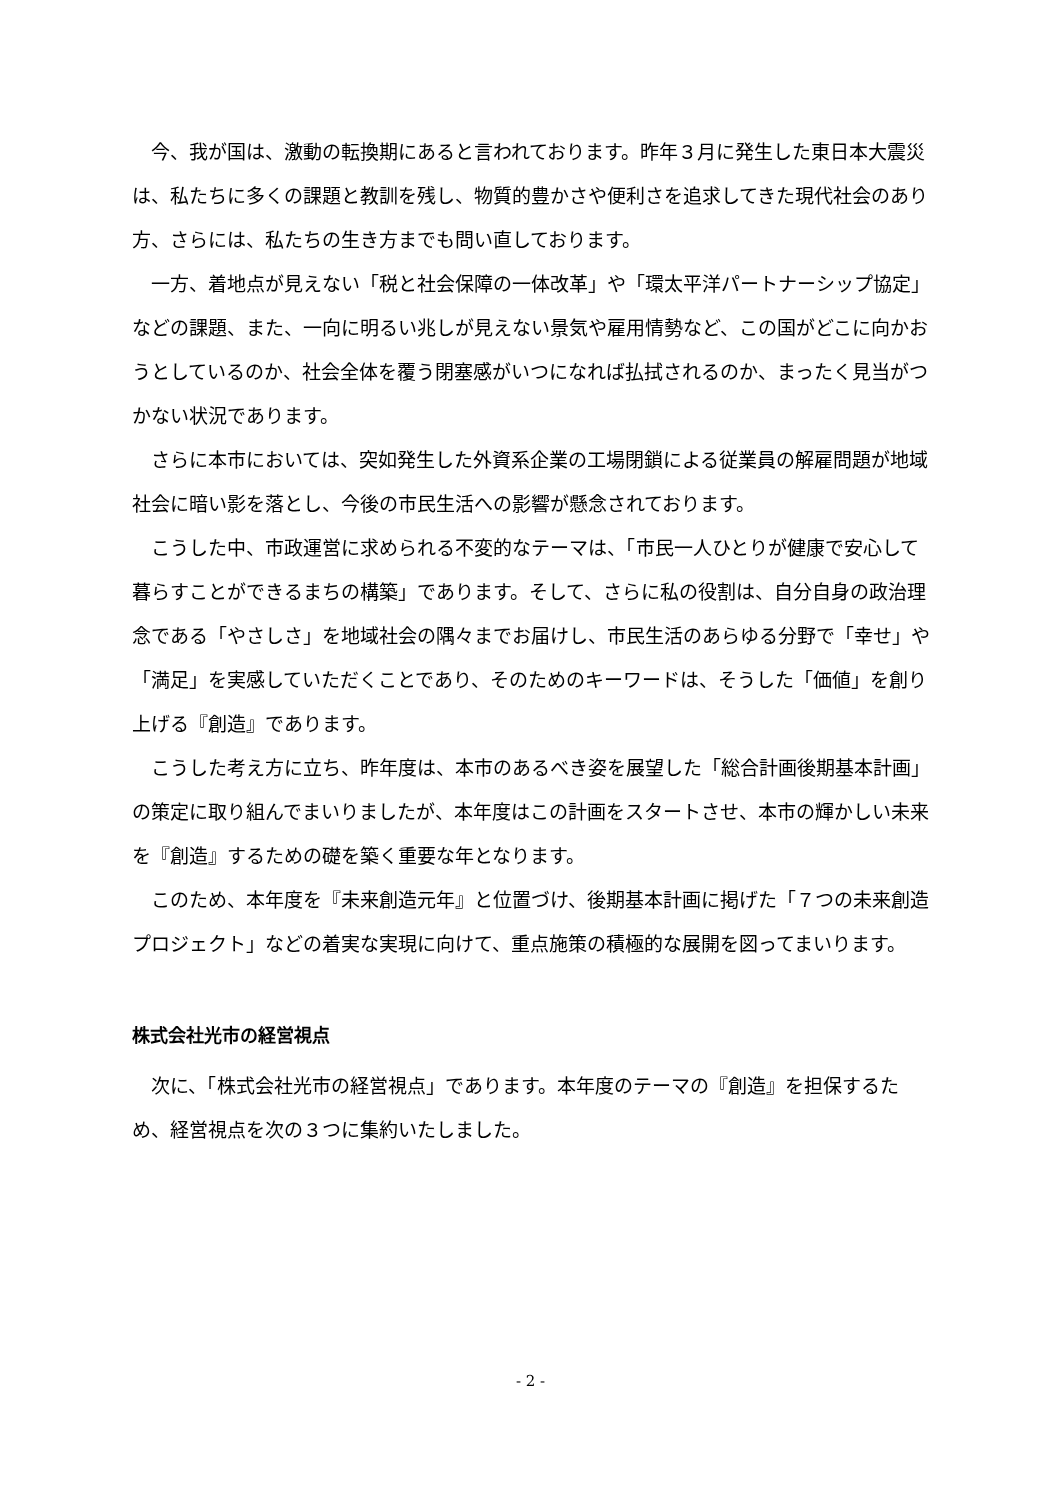今、我が国は、激動の転換期にあると言われております。昨年３月に発生した東日本大震災は、私たちに多くの課題と教訓を残し、物質的豊かさや便利さを追求してきた現代社会のあり方、さらには、私たちの生き方までも問い直しております。
一方、着地点が見えない「税と社会保障の一体改革」や「環太平洋パートナーシップ協定」などの課題、また、一向に明るい兆しが見えない景気や雇用情勢など、この国がどこに向かおうとしているのか、社会全体を覆う閉塞感がいつになれば払拭されるのか、まったく見当がつかない状況であります。
さらに本市においては、突如発生した外資系企業の工場閉鎖による従業員の解雇問題が地域社会に暗い影を落とし、今後の市民生活への影響が懸念されております。
こうした中、市政運営に求められる不変的なテーマは、「市民一人ひとりが健康で安心して暮らすことができるまちの構築」であります。そして、さらに私の役割は、自分自身の政治理念である「やさしさ」を地域社会の隅々までお届けし、市民生活のあらゆる分野で「幸せ」や「満足」を実感していただくことであり、そのためのキーワードは、そうした「価値」を創り上げる『創造』であります。
こうした考え方に立ち、昨年度は、本市のあるべき姿を展望した「総合計画後期基本計画」の策定に取り組んでまいりましたが、本年度はこの計画をスタートさせ、本市の輝かしい未来を『創造』するための礎を築く重要な年となります。
このため、本年度を『未来創造元年』と位置づけ、後期基本計画に掲げた「７つの未来創造プロジェクト」などの着実な実現に向けて、重点施策の積極的な展開を図ってまいります。
株式会社光市の経営視点
次に、「株式会社光市の経営視点」であります。本年度のテーマの『創造』を担保するため、経営視点を次の３つに集約いたしました。
- 2 -